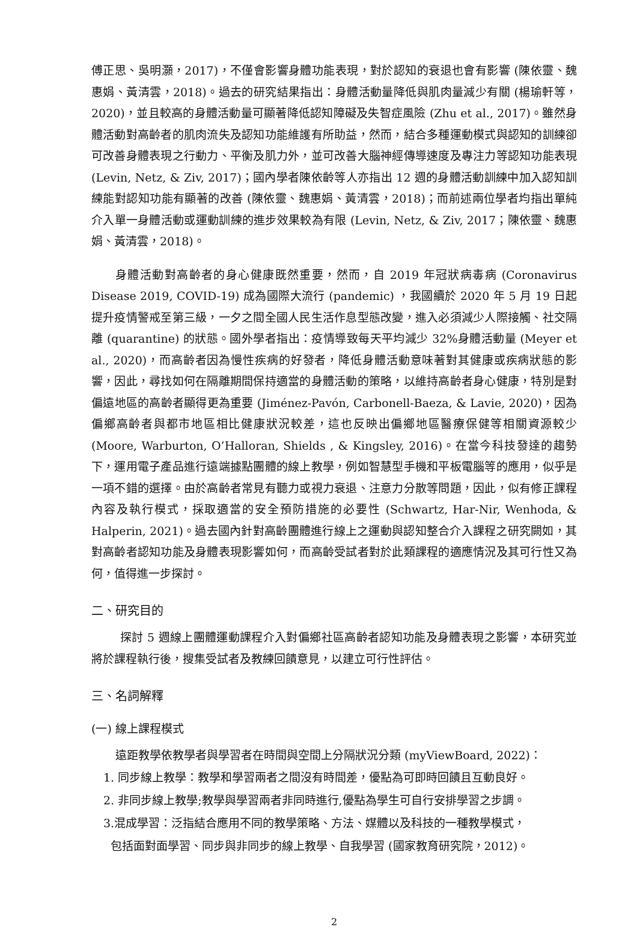傅正思、吳明灝，2017)，不僅會影響身體功能表現，對於認知的衰退也會有影響 (陳依靈、魏惠娟、黃清雲，2018)。過去的研究結果指出：身體活動量降低與肌肉量減少有關 (楊瑜軒等，2020)，並且較高的身體活動量可顯著降低認知障礙及失智症風險 (Zhu et al., 2017)。雖然身體活動對高齡者的肌肉流失及認知功能維護有所助益，然而，結合多種運動模式與認知的訓練卻可改善身體表現之行動力、平衡及肌力外，並可改善大腦神經傳導速度及專注力等認知功能表現 (Levin, Netz, & Ziv, 2017)；國內學者陳依齡等人亦指出 12 週的身體活動訓練中加入認知訓練能對認知功能有顯著的改善 (陳依靈、魏惠娟、黃清雲，2018)；而前述兩位學者均指出單純介入單一身體活動或運動訓練的進步效果較為有限 (Levin, Netz, & Ziv, 2017；陳依靈、魏惠娟、黃清雲，2018)。
身體活動對高齡者的身心健康既然重要，然而，自 2019 年冠狀病毒病 (Coronavirus Disease 2019, COVID-19) 成為國際大流行 (pandemic) ，我國續於 2020 年 5 月 19 日起提升疫情警戒至第三級，一夕之間全國人民生活作息型態改變，進入必須減少人際接觸、社交隔離 (quarantine) 的狀態。國外學者指出：疫情導致每天平均減少 32%身體活動量 (Meyer et al., 2020)，而高齡者因為慢性疾病的好發者，降低身體活動意味著對其健康或疾病狀態的影響，因此，尋找如何在隔離期間保持適當的身體活動的策略，以維持高齡者身心健康，特別是對偏遠地區的高齡者顯得更為重要 (Jiménez-Pavón, Carbonell-Baeza, & Lavie, 2020)，因為偏鄉高齡者與都市地區相比健康狀況較差，這也反映出偏鄉地區醫療保健等相關資源較少 (Moore, Warburton, O’Halloran, Shields , & Kingsley, 2016)。在當今科技發達的趨勢下，運用電子產品進行遠端據點團體的線上教學，例如智慧型手機和平板電腦等的應用，似乎是一項不錯的選擇。由於高齡者常見有聽力或視力衰退、注意力分散等問題，因此，似有修正課程內容及執行模式，採取適當的安全預防措施的必要性 (Schwartz, Har-Nir, Wenhoda, & Halperin, 2021)。過去國內針對高齡團體進行線上之運動與認知整合介入課程之研究闕如，其對高齡者認知功能及身體表現影響如何，而高齡受試者對於此類課程的適應情況及其可行性又為何，值得進一步探討。
二、研究目的
探討 5 週線上團體運動課程介入對偏鄉社區高齡者認知功能及身體表現之影響，本研究並將於課程執行後，搜集受試者及教練回饋意見，以建立可行性評估。
三、名詞解釋
(一) 線上課程模式
遠距教學依教學者與學習者在時間與空間上分隔狀況分類 (myViewBoard, 2022)：
1. 同步線上教學：教學和學習兩者之間沒有時間差，優點為可即時回饋且互動良好。
2. 非同步線上教學;教學與學習兩者非同時進行,優點為學生可自行安排學習之步調。
3.混成學習：泛指結合應用不同的教學策略、方法、媒體以及科技的一種教學模式，
包括面對面學習、同步與非同步的線上教學、自我學習 (國家教育研究院，2012)。
2